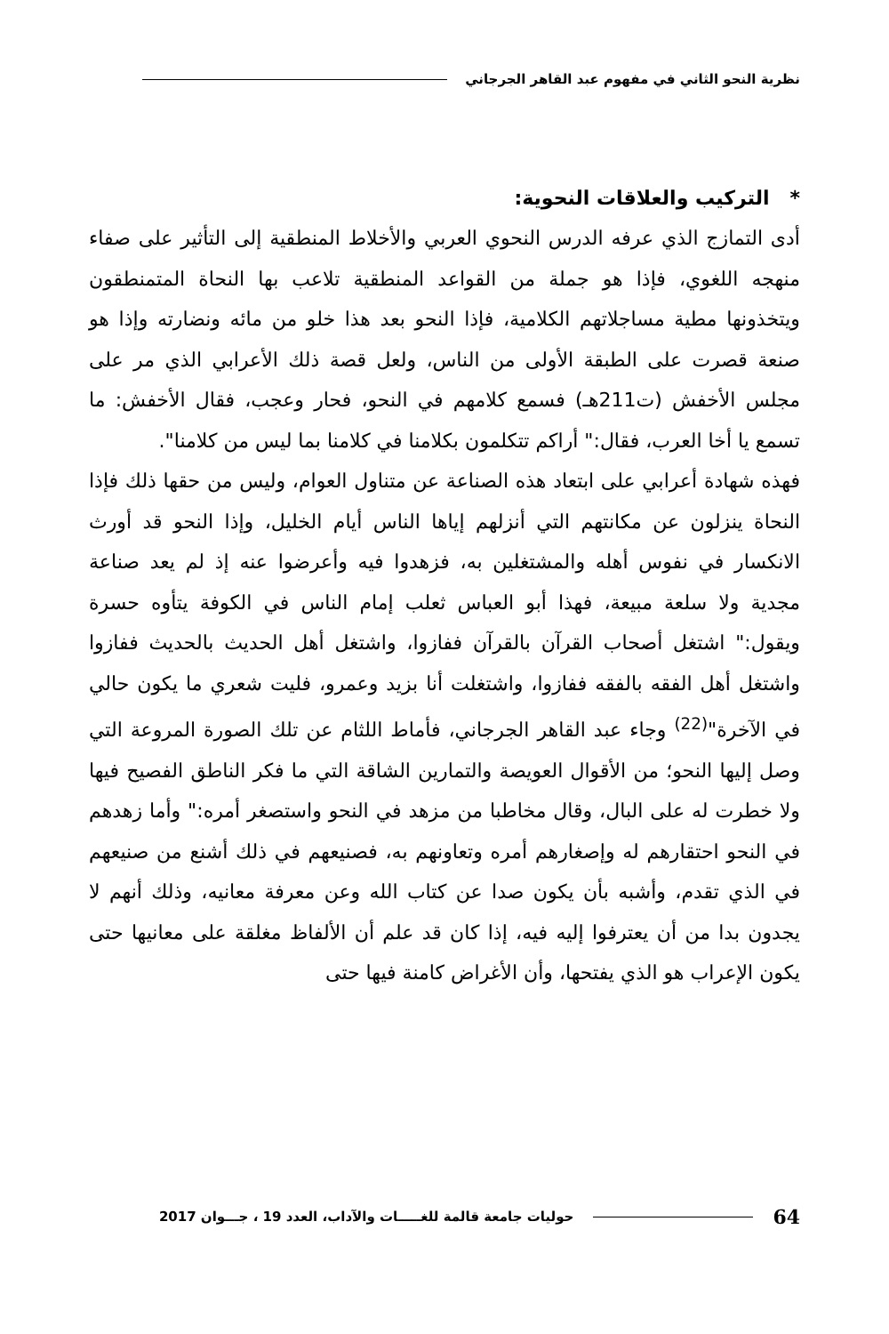نظرية النحو الثاني في مفهوم عبد القاهر الجرجاني
* التركيب والعلاقات النحوية:
أدى التمازج الذي عرفه الدرس النحوي العربي والأخلاط المنطقية إلى التأثير على صفاء منهجه اللغوي، فإذا هو جملة من القواعد المنطقية تلاعب بها النحاة المتمنطقون ويتخذونها مطية مساجلاتهم الكلامية، فإذا النحو بعد هذا خلو من مائه ونضارته وإذا هو صنعة قصرت على الطبقة الأولى من الناس، ولعل قصة ذلك الأعرابي الذي مر على مجلس الأخفش (ت211هـ) فسمع كلامهم في النحو، فحار وعجب، فقال الأخفش: ما تسمع يا أخا العرب، فقال:" أراكم تتكلمون بكلامنا في كلامنا بما ليس من كلامنا".
فهذه شهادة أعرابي على ابتعاد هذه الصناعة عن متناول العوام، وليس من حقها ذلك فإذا النحاة ينزلون عن مكانتهم التي أنزلهم إياها الناس أيام الخليل، وإذا النحو قد أورث الانكسار في نفوس أهله والمشتغلين به، فزهدوا فيه وأعرضوا عنه إذ لم يعد صناعة مجدية ولا سلعة مبيعة، فهذا أبو العباس ثعلب إمام الناس في الكوفة يتأوه حسرة ويقول:" اشتغل أصحاب القرآن بالقرآن ففازوا، واشتغل أهل الحديث بالحديث ففازوا واشتغل أهل الفقه بالفقه ففازوا، واشتغلت أنا بزيد وعمرو، فليت شعري ما يكون حالي في الآخرة"<sup>(22)</sup> وجاء عبد القاهر الجرجاني، فأماط اللثام عن تلك الصورة المروعة التي وصل إليها النحو؛ من الأقوال العويصة والتمارين الشاقة التي ما فكر الناطق الفصيح فيها ولا خطرت له على البال، وقال مخاطبا من مزهد في النحو واستصغر أمره:" وأما زهدهم في النحو احتقارهم له وإصغارهم أمره وتعاونهم به، فصنيعهم في ذلك أشنع من صنيعهم في الذي تقدم، وأشبه بأن يكون صدا عن كتاب الله وعن معرفة معانيه، وذلك أنهم لا يجدون بدا من أن يعترفوا إليه فيه، إذا كان قد علم أن الألفاظ مغلقة على معانيها حتى يكون الإعراب هو الذي يفتحها، وأن الأغراض كامنة فيها حتى
64
حوليات جامعة قالمة للغـــــات والآداب، العدد 19 ، جـــوان 2017